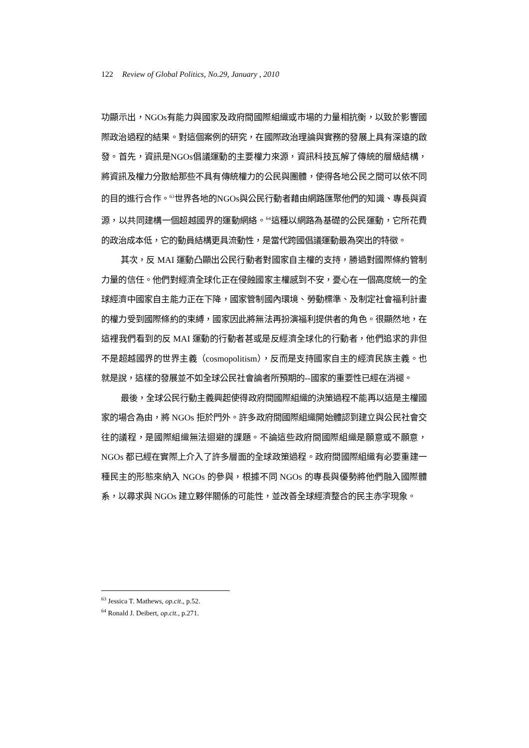122 Review of Global Politics, No.29, January , 2010
功顯示出，NGOs有能力與國家及政府間國際組織或市場的力量相抗衡，以致於影響國際政治過程的結果。對這個案例的研究，在國際政治理論與實務的發展上具有深遠的啟發。首先，資訊是NGOs倡議運動的主要權力來源，資訊科技瓦解了傳統的層級結構，將資訊及權力分散給那些不具有傳統權力的公民與團體，使得各地公民之間可以依不同的目的進行合作。<sup>63</sup>世界各地的NGOs與公民行動者藉由網路匯聚他們的知識、專長與資源，以共同建構一個超越國界的運動網絡。<sup>64</sup>這種以網路為基礎的公民運動，它所花費的政治成本低，它的動員結構更具流動性，是當代跨國倡議運動最為突出的特徵。
其次，反 MAI 運動凸顯出公民行動者對國家自主權的支持，勝過對國際條約管制力量的信任。他們對經濟全球化正在侵蝕國家主權感到不安，憂心在一個高度統一的全球經濟中國家自主能力正在下降，國家管制國內環境、勞動標準、及制定社會福利計畫的權力受到國際條約的束縛，國家因此將無法再扮演福利提供者的角色。很顯然地，在這裡我們看到的反 MAI 運動的行動者甚或是反經濟全球化的行動者，他們追求的非但不是超越國界的世界主義（cosmopolitism），反而是支持國家自主的經濟民族主義。也就是說，這樣的發展並不如全球公民社會論者所預期的--國家的重要性已經在消褪。
最後，全球公民行動主義興起使得政府間國際組織的決策過程不能再以這是主權國家的場合為由，將 NGOs 拒於門外。許多政府間國際組織開始體認到建立與公民社會交往的議程，是國際組織無法迴避的課題。不論這些政府間國際組織是願意或不願意，NGOs 都已經在實際上介入了許多層面的全球政策過程。政府間國際組織有必要重建一種民主的形態來納入 NGOs 的參與，根據不同 NGOs 的專長與優勢將他們融入國際體系，以尋求與 NGOs 建立夥伴關係的可能性，並改善全球經濟整合的民主赤字現象。
<sup>63</sup> Jessica T. Mathews, op.cit., p.52.
<sup>64</sup> Ronald J. Deibert, op.cit., p.271.